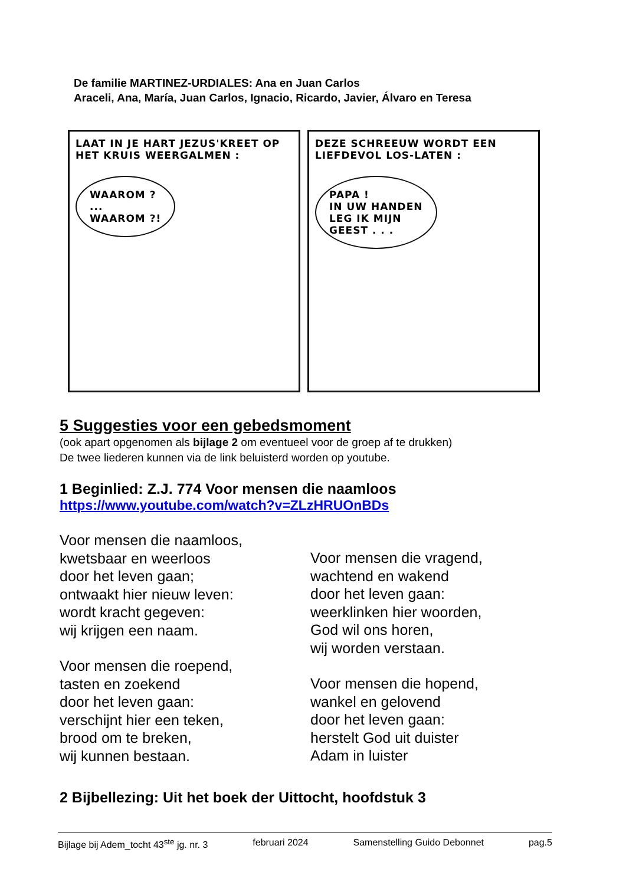De familie MARTINEZ-URDIALES: Ana en Juan Carlos
Araceli, Ana, María, Juan Carlos, Ignacio, Ricardo, Javier, Álvaro en Teresa
LAAT IN JE HART JEZUS'KREET OP HET KRUIS WEERGALMEN :
WAAROM ?
...
WAAROM ?!
DEZE SCHREEUW WORDT EEN LIEFDEVOL LOS-LATEN :
PAPA !
IN UW HANDEN
LEG IK MIJN
GEEST . . .
5 Suggesties voor een gebedsmoment
(ook apart opgenomen als bijlage 2 om eventueel voor de groep af te drukken)
De twee liederen kunnen via de link beluisterd worden op youtube.
1 Beginlied: Z.J. 774 Voor mensen die naamloos
https://www.youtube.com/watch?v=ZLzHRUOnBDs
Voor mensen die naamloos,
kwetsbaar en weerloos
door het leven gaan;
ontwaakt hier nieuw leven:
wordt kracht gegeven:
wij krijgen een naam.
Voor mensen die roepend,
tasten en zoekend
door het leven gaan:
verschijnt hier een teken,
brood om te breken,
wij kunnen bestaan.
Voor mensen die vragend,
wachtend en wakend
door het leven gaan:
weerklinken hier woorden,
God wil ons horen,
wij worden verstaan.
Voor mensen die hopend,
wankel en gelovend
door het leven gaan:
herstelt God uit duister
Adam in luister
2 Bijbellezing: Uit het boek der Uittocht, hoofdstuk 3
Bijlage bij Adem_tocht 43<sup>ste</sup> jg. nr. 3 februari 2024 Samenstelling Guido Debonnet pag.5